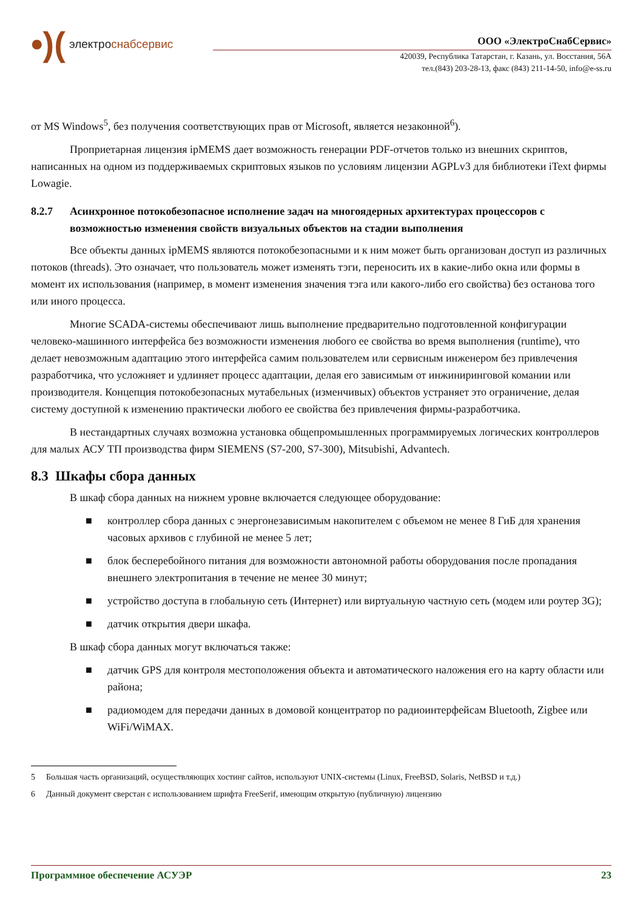•)(электроснабсервис
ООО «ЭлектроСнабСервис»
420039, Республика Татарстан, г. Казань, ул. Восстания, 56А
тел.(843) 203-28-13, факс (843) 211-14-50, info@e-ss.ru
от MS Windows<sup>5</sup>, без получения соответствующих прав от Microsoft, является незаконной<sup>6</sup>).
Проприетарная лицензия ipMEMS дает возможность генерации PDF-отчетов только из внешних скриптов, написанных на одном из поддерживаемых скриптовых языков по условиям лицензии AGPLv3 для библиотеки iText фирмы Lowagie.
8.2.7 Асинхронное потокобезопасное исполнение задач на многоядерных архитектурах процессоров с возможностью изменения свойств визуальных объектов на стадии выполнения
Все объекты данных ipMEMS являются потокобезопасными и к ним может быть организован доступ из различных потоков (threads). Это означает, что пользователь может изменять тэги, переносить их в какие-либо окна или формы в момент их использования (например, в момент изменения значения тэга или какого-либо его свойства) без останова того или иного процесса.
Многие SCADA-системы обеспечивают лишь выполнение предварительно подготовленной конфигурации человеко-машинного интерфейса без возможности изменения любого ее свойства во время выполнения (runtime), что делает невозможным адаптацию этого интерфейса самим пользователем или сервисным инженером без привлечения разработчика, что усложняет и удлиняет процесс адаптации, делая его зависимым от инжиниринговой комании или производителя. Концепция потокобезопасных мутабельных (изменчивых) объектов устраняет это ограничение, делая систему доступной к изменению практически любого ее свойства без привлечения фирмы-разработчика.
В нестандартных случаях возможна установка общепромышленных программируемых логических контроллеров для малых АСУ ТП производства фирм SIEMENS (S7-200, S7-300), Mitsubishi, Advantech.
8.3 Шкафы сбора данных
В шкаф сбора данных на нижнем уровне включается следующее оборудование:
■ контроллер сбора данных с энергонезависимым накопителем с объемом не менее 8 ГиБ для хранения часовых архивов с глубиной не менее 5 лет;
■ блок бесперебойного питания для возможности автономной работы оборудования после пропадания внешнего электропитания в течение не менее 30 минут;
■ устройство доступа в глобальную сеть (Интернет) или виртуальную частную сеть (модем или роутер 3G);
■ датчик открытия двери шкафа.
В шкаф сбора данных могут включаться также:
■ датчик GPS для контроля местоположения объекта и автоматического наложения его на карту области или района;
■ радиомодем для передачи данных в домовой концентратор по радиоинтерфейсам Bluetooth, Zigbee или WiFi/WiMAX.
5 Большая часть организаций, осуществляющих хостинг сайтов, используют UNIX-системы (Linux, FreeBSD, Solaris, NetBSD и т.д.)
6 Данный документ сверстан с использованием шрифта FreeSerif, имеющим открытую (публичную) лицензию
Программное обеспечение АСУЭР 23